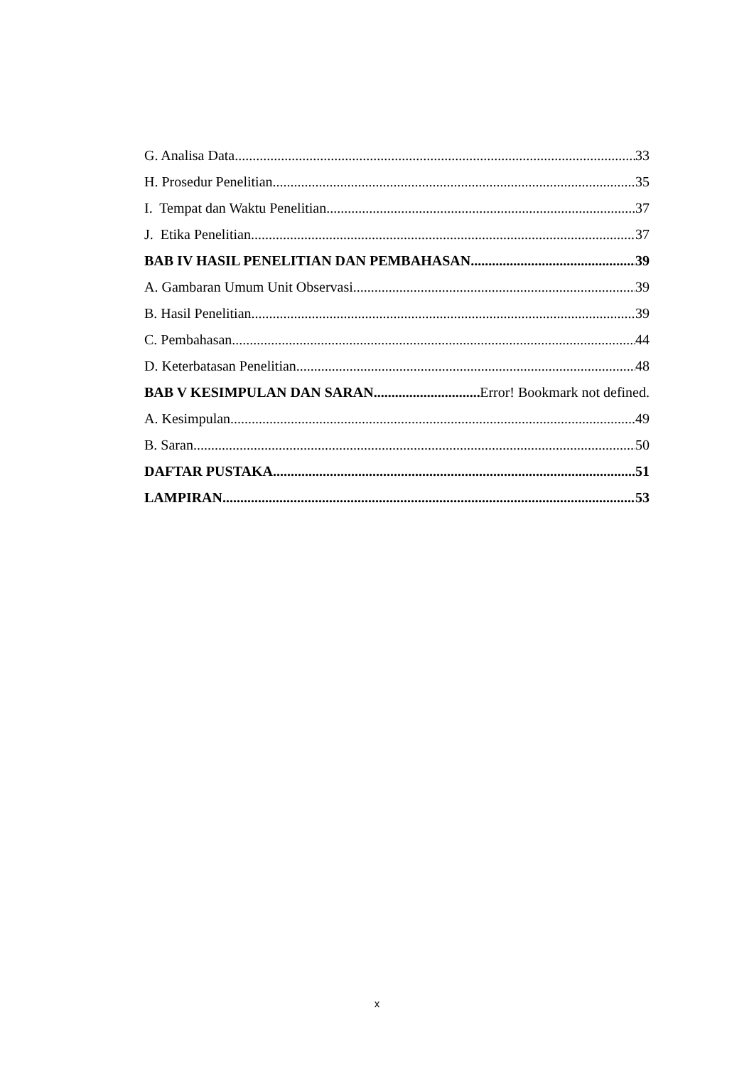G. Analisa Data 33
H. Prosedur Penelitian 35
I. Tempat dan Waktu Penelitian 37
J. Etika Penelitian 37
BAB IV HASIL PENELITIAN DAN PEMBAHASAN 39
A. Gambaran Umum Unit Observasi 39
B. Hasil Penelitian 39
C. Pembahasan 44
D. Keterbatasan Penelitian 48
BAB V KESIMPULAN DAN SARAN Error! Bookmark not defined.
A. Kesimpulan 49
B. Saran 50
DAFTAR PUSTAKA 51
LAMPIRAN 53
x